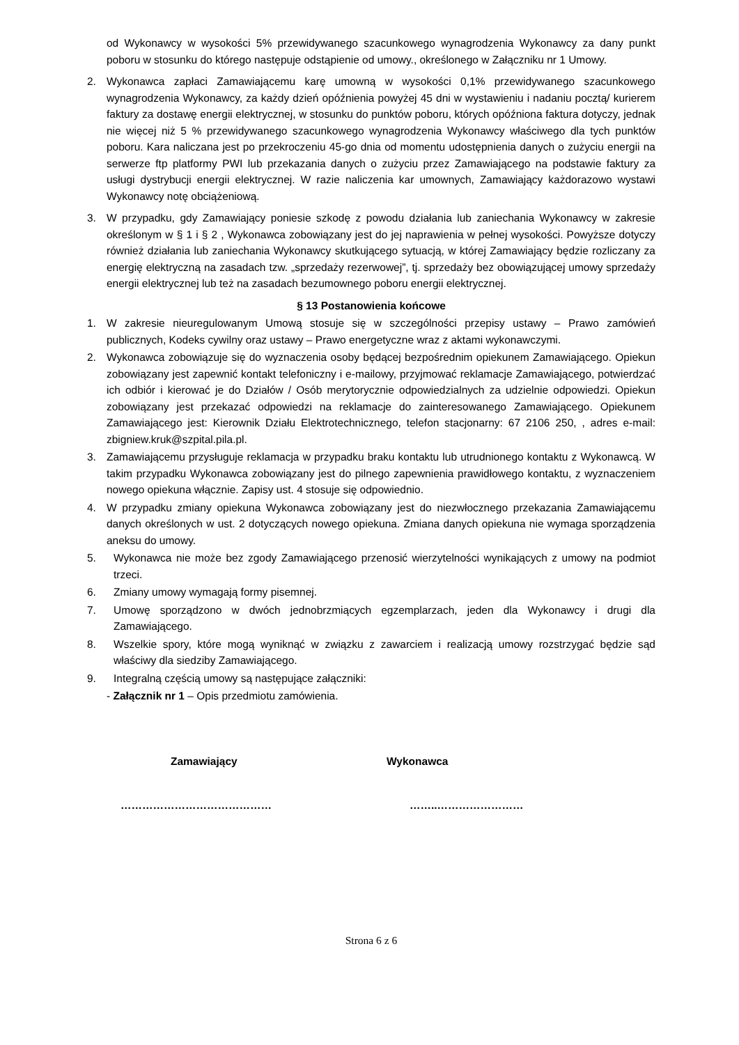od Wykonawcy w wysokości 5% przewidywanego szacunkowego wynagrodzenia Wykonawcy za dany punkt poboru w stosunku do którego następuje odstąpienie od umowy., określonego w Załączniku nr 1 Umowy.
2. Wykonawca zapłaci Zamawiającemu karę umowną w wysokości 0,1% przewidywanego szacunkowego wynagrodzenia Wykonawcy, za każdy dzień opóźnienia powyżej 45 dni w wystawieniu i nadaniu pocztą/ kurierem faktury za dostawę energii elektrycznej, w stosunku do punktów poboru, których opóźniona faktura dotyczy, jednak nie więcej niż 5 % przewidywanego szacunkowego wynagrodzenia Wykonawcy właściwego dla tych punktów poboru. Kara naliczana jest po przekroczeniu 45-go dnia od momentu udostępnienia danych o zużyciu energii na serwerze ftp platformy PWI lub przekazania danych o zużyciu przez Zamawiającego na podstawie faktury za usługi dystrybucji energii elektrycznej. W razie naliczenia kar umownych, Zamawiający każdorazowo wystawi Wykonawcy notę obciążeniową.
3. W przypadku, gdy Zamawiający poniesie szkodę z powodu działania lub zaniechania Wykonawcy w zakresie określonym w § 1 i § 2 , Wykonawca zobowiązany jest do jej naprawienia w pełnej wysokości. Powyższe dotyczy również działania lub zaniechania Wykonawcy skutkującego sytuacją, w której Zamawiający będzie rozliczany za energię elektryczną na zasadach tzw. „sprzedaży rezerwowej”, tj. sprzedaży bez obowiązującej umowy sprzedaży energii elektrycznej lub też na zasadach bezumownego poboru energii elektrycznej.
§ 13 Postanowienia końcowe
1. W zakresie nieuregulowanym Umową stosuje się w szczególności przepisy ustawy – Prawo zamówień publicznych, Kodeks cywilny oraz ustawy – Prawo energetyczne wraz z aktami wykonawczymi.
2. Wykonawca zobowiązuje się do wyznaczenia osoby będącej bezpośrednim opiekunem Zamawiającego. Opiekun zobowiązany jest zapewnić kontakt telefoniczny i e-mailowy, przyjmować reklamacje Zamawiającego, potwierdzać ich odbiór i kierować je do Działów / Osób merytorycznie odpowiedzialnych za udzielnie odpowiedzi. Opiekun zobowiązany jest przekazać odpowiedzi na reklamacje do zainteresowanego Zamawiającego. Opiekunem Zamawiającego jest: Kierownik Działu Elektrotechnicznego, telefon stacjonarny: 67 2106 250, , adres e-mail: zbigniew.kruk@szpital.pila.pl.
3. Zamawiającemu przysługuje reklamacja w przypadku braku kontaktu lub utrudnionego kontaktu z Wykonawcą. W takim przypadku Wykonawca zobowiązany jest do pilnego zapewnienia prawidłowego kontaktu, z wyznaczeniem nowego opiekuna włącznie. Zapisy ust. 4 stosuje się odpowiednio.
4. W przypadku zmiany opiekuna Wykonawca zobowiązany jest do niezwłocznego przekazania Zamawiającemu danych określonych w ust. 2 dotyczących nowego opiekuna. Zmiana danych opiekuna nie wymaga sporządzenia aneksu do umowy.
5. Wykonawca nie może bez zgody Zamawiającego przenosić wierzytelności wynikających z umowy na podmiot trzeci.
6. Zmiany umowy wymagają formy pisemnej.
7. Umowę sporządzono w dwóch jednobrzmiących egzemplarzach, jeden dla Wykonawcy i drugi dla Zamawiającego.
8. Wszelkie spory, które mogą wyniknąć w związku z zawarciem i realizacją umowy rozstrzygać będzie sąd właściwy dla siedziby Zamawiającego.
9. Integralną częścią umowy są następujące załączniki:
- Załącznik nr 1 – Opis przedmiotu zamówienia.
Zamawiający Wykonawca
…………………………………… ……..……………………
Strona 6 z 6